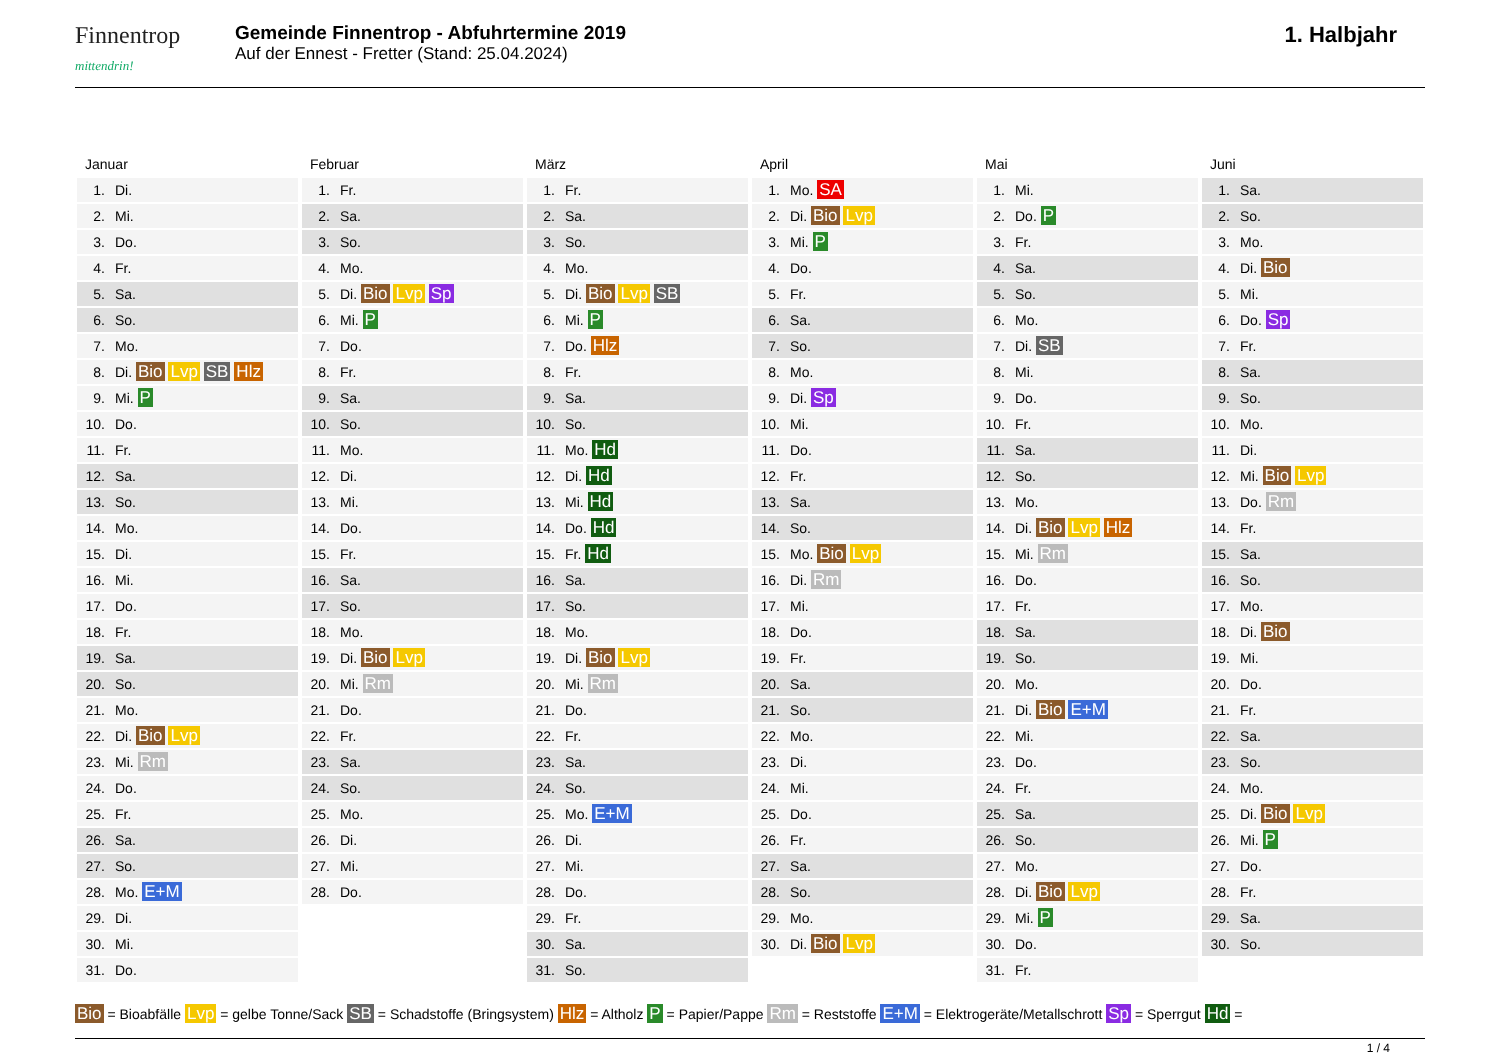Finnentrop
mittendrin!
Gemeinde Finnentrop - Abfuhrtermine 2019
Auf der Ennest - Fretter (Stand: 25.04.2024)
1. Halbjahr
Januar
| 1. | Di. |
| 2. | Mi. |
| 3. | Do. |
| 4. | Fr. |
| 5. | Sa. |
| 6. | So. |
| 7. | Mo. |
| 8. | Di. Bio Lvp SB Hlz |
| 9. | Mi. P |
| 10. | Do. |
| 11. | Fr. |
| 12. | Sa. |
| 13. | So. |
| 14. | Mo. |
| 15. | Di. |
| 16. | Mi. |
| 17. | Do. |
| 18. | Fr. |
| 19. | Sa. |
| 20. | So. |
| 21. | Mo. |
| 22. | Di. Bio Lvp |
| 23. | Mi. Rm |
| 24. | Do. |
| 25. | Fr. |
| 26. | Sa. |
| 27. | So. |
| 28. | Mo. E+M |
| 29. | Di. |
| 30. | Mi. |
| 31. | Do. |
Februar
| 1. | Fr. |
| 2. | Sa. |
| 3. | So. |
| 4. | Mo. |
| 5. | Di. Bio Lvp Sp |
| 6. | Mi. P |
| 7. | Do. |
| 8. | Fr. |
| 9. | Sa. |
| 10. | So. |
| 11. | Mo. |
| 12. | Di. |
| 13. | Mi. |
| 14. | Do. |
| 15. | Fr. |
| 16. | Sa. |
| 17. | So. |
| 18. | Mo. |
| 19. | Di. Bio Lvp |
| 20. | Mi. Rm |
| 21. | Do. |
| 22. | Fr. |
| 23. | Sa. |
| 24. | So. |
| 25. | Mo. |
| 26. | Di. |
| 27. | Mi. |
| 28. | Do. |
März
| 1. | Fr. |
| 2. | Sa. |
| 3. | So. |
| 4. | Mo. |
| 5. | Di. Bio Lvp SB |
| 6. | Mi. P |
| 7. | Do. Hlz |
| 8. | Fr. |
| 9. | Sa. |
| 10. | So. |
| 11. | Mo. Hd |
| 12. | Di. Hd |
| 13. | Mi. Hd |
| 14. | Do. Hd |
| 15. | Fr. Hd |
| 16. | Sa. |
| 17. | So. |
| 18. | Mo. |
| 19. | Di. Bio Lvp |
| 20. | Mi. Rm |
| 21. | Do. |
| 22. | Fr. |
| 23. | Sa. |
| 24. | So. |
| 25. | Mo. E+M |
| 26. | Di. |
| 27. | Mi. |
| 28. | Do. |
| 29. | Fr. |
| 30. | Sa. |
| 31. | So. |
April
| 1. | Mo. SA |
| 2. | Di. Bio Lvp |
| 3. | Mi. P |
| 4. | Do. |
| 5. | Fr. |
| 6. | Sa. |
| 7. | So. |
| 8. | Mo. |
| 9. | Di. Sp |
| 10. | Mi. |
| 11. | Do. |
| 12. | Fr. |
| 13. | Sa. |
| 14. | So. |
| 15. | Mo. Bio Lvp |
| 16. | Di. Rm |
| 17. | Mi. |
| 18. | Do. |
| 19. | Fr. |
| 20. | Sa. |
| 21. | So. |
| 22. | Mo. |
| 23. | Di. |
| 24. | Mi. |
| 25. | Do. |
| 26. | Fr. |
| 27. | Sa. |
| 28. | So. |
| 29. | Mo. |
| 30. | Di. Bio Lvp |
Mai
| 1. | Mi. |
| 2. | Do. P |
| 3. | Fr. |
| 4. | Sa. |
| 5. | So. |
| 6. | Mo. |
| 7. | Di. SB |
| 8. | Mi. |
| 9. | Do. |
| 10. | Fr. |
| 11. | Sa. |
| 12. | So. |
| 13. | Mo. |
| 14. | Di. Bio Lvp Hlz |
| 15. | Mi. Rm |
| 16. | Do. |
| 17. | Fr. |
| 18. | Sa. |
| 19. | So. |
| 20. | Mo. |
| 21. | Di. Bio E+M |
| 22. | Mi. |
| 23. | Do. |
| 24. | Fr. |
| 25. | Sa. |
| 26. | So. |
| 27. | Mo. |
| 28. | Di. Bio Lvp |
| 29. | Mi. P |
| 30. | Do. |
| 31. | Fr. |
Juni
| 1. | Sa. |
| 2. | So. |
| 3. | Mo. |
| 4. | Di. Bio |
| 5. | Mi. |
| 6. | Do. Sp |
| 7. | Fr. |
| 8. | Sa. |
| 9. | So. |
| 10. | Mo. |
| 11. | Di. |
| 12. | Mi. Bio Lvp |
| 13. | Do. Rm |
| 14. | Fr. |
| 15. | Sa. |
| 16. | So. |
| 17. | Mo. |
| 18. | Di. Bio |
| 19. | Mi. |
| 20. | Do. |
| 21. | Fr. |
| 22. | Sa. |
| 23. | So. |
| 24. | Mo. |
| 25. | Di. Bio Lvp |
| 26. | Mi. P |
| 27. | Do. |
| 28. | Fr. |
| 29. | Sa. |
| 30. | So. |
Bio = Bioabfälle Lvp = gelbe Tonne/Sack SB = Schadstoffe (Bringsystem) Hlz = Altholz P = Papier/Pappe Rm = Reststoffe E+M = Elektrogeräte/Metallschrott Sp = Sperrgut Hd =
1 / 4